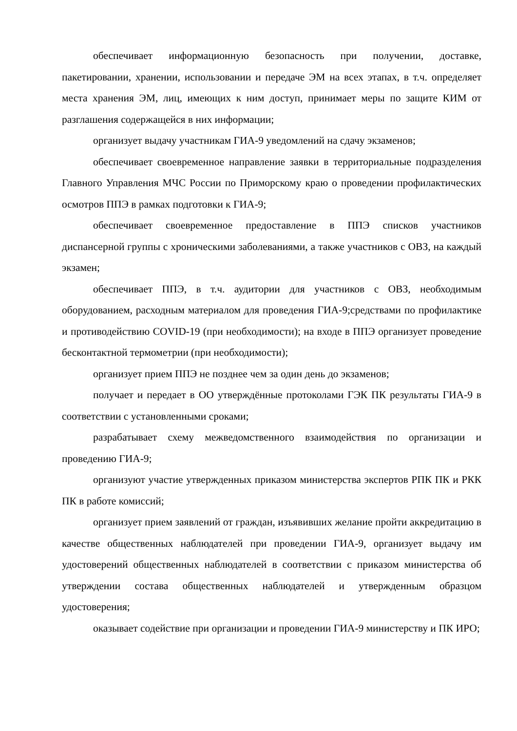обеспечивает информационную безопасность при получении, доставке, пакетировании, хранении, использовании и передаче ЭМ на всех этапах, в т.ч. определяет места хранения ЭМ, лиц, имеющих к ним доступ, принимает меры по защите КИМ от разглашения содержащейся в них информации;
организует выдачу участникам ГИА-9 уведомлений на сдачу экзаменов;
обеспечивает своевременное направление заявки в территориальные подразделения Главного Управления МЧС России по Приморскому краю о проведении профилактических осмотров ППЭ в рамках подготовки к ГИА-9;
обеспечивает своевременное предоставление в ППЭ списков участников диспансерной группы с хроническими заболеваниями, а также участников с ОВЗ, на каждый экзамен;
обеспечивает ППЭ, в т.ч. аудитории для участников с ОВЗ, необходимым оборудованием, расходным материалом для проведения ГИА-9;средствами по профилактике и противодействию COVID-19 (при необходимости); на входе в ППЭ организует проведение бесконтактной термометрии (при необходимости);
организует прием ППЭ не позднее чем за один день до экзаменов;
получает и передает в ОО утверждённые протоколами ГЭК ПК результаты ГИА-9 в соответствии с установленными сроками;
разрабатывает схему межведомственного взаимодействия по организации и проведению ГИА-9;
организуют участие утвержденных приказом министерства экспертов РПК ПК и РКК ПК в работе комиссий;
организует прием заявлений от граждан, изъявивших желание пройти аккредитацию в качестве общественных наблюдателей при проведении ГИА-9, организует выдачу им удостоверений общественных наблюдателей в соответствии с приказом министерства об утверждении состава общественных наблюдателей и утвержденным образцом удостоверения;
оказывает содействие при организации и проведении ГИА-9 министерству и ПК ИРО;